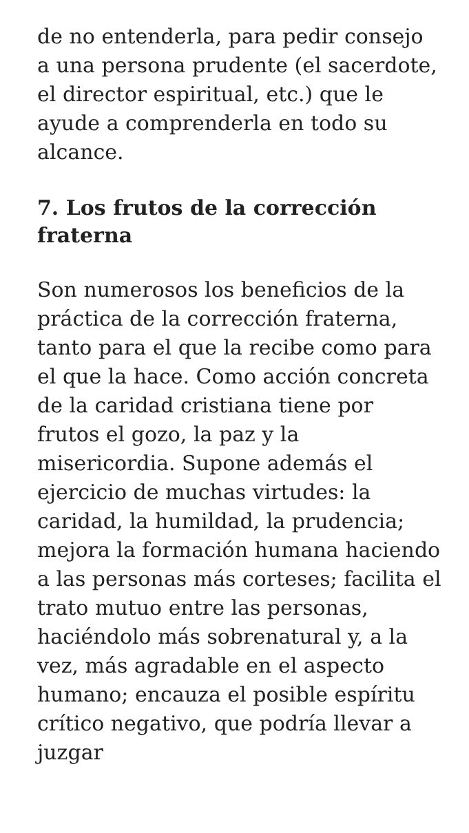de no entenderla, para pedir consejo a una persona prudente (el sacerdote, el director espiritual, etc.) que le ayude a comprenderla en todo su alcance.
7. Los frutos de la corrección fraterna
Son numerosos los beneficios de la práctica de la corrección fraterna, tanto para el que la recibe como para el que la hace. Como acción concreta de la caridad cristiana tiene por frutos el gozo, la paz y la misericordia. Supone además el ejercicio de muchas virtudes: la caridad, la humildad, la prudencia; mejora la formación humana haciendo a las personas más corteses; facilita el trato mutuo entre las personas, haciéndolo más sobrenatural y, a la vez, más agradable en el aspecto humano; encauza el posible espíritu crítico negativo, que podría llevar a juzgar